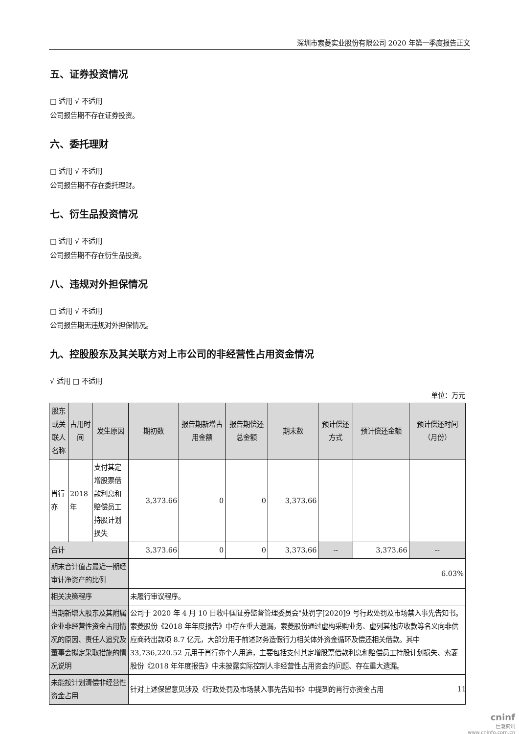深圳市索菱实业股份有限公司 2020 年第一季度报告正文
五、证券投资情况
□ 适用 √ 不适用
公司报告期不存在证券投资。
六、委托理财
□ 适用 √ 不适用
公司报告期不存在委托理财。
七、衍生品投资情况
□ 适用 √ 不适用
公司报告期不存在衍生品投资。
八、违规对外担保情况
□ 适用 √ 不适用
公司报告期无违规对外担保情况。
九、控股股东及其关联方对上市公司的非经营性占用资金情况
√ 适用 □ 不适用
单位：万元
| 股东或关联人名称 | 占用时间 | 发生原因 | 期初数 | 报告期新增占用金额 | 报告期偿还总金额 | 期末数 | 预计偿还方式 | 预计偿还金额 | 预计偿还时间（月份） |
| --- | --- | --- | --- | --- | --- | --- | --- | --- | --- |
| 肖行亦 | 2018 年 | 支付其定增股票借款利息和赔偿员工持股计划损失 | 3,373.66 | 0 | 0 | 3,373.66 | | | |
| 合计 | | | 3,373.66 | 0 | 0 | 3,373.66 | -- | 3,373.66 | -- |
| 期末合计值占最近一期经审计净资产的比例 | | | 6.03% | | | | | | |
| 相关决策程序 | | | 未履行审议程序。 | | | | | | |
| 当期新增大股东及其附属企业非经营性资金占用情况的原因、责任人追究及董事会拟定采取措施的情况说明 | | | 公司于 2020 年 4 月 10 日收中国证券监督管理委员会"处罚字[2020]9 号行政处罚及市场禁入事先告知书。索菱股份《2018 年年度报告》中存在重大遗漏，索菱股份通过虚构采购业务、虚列其他应收款等名义向非供应商转出款项 8.7 亿元，大部分用于前述财务造假行力相关体外资金循环及偿还相关借款。其中 33,736,220.52 元用于肖行亦个人用途，主要包括支付其定增股票借款利息和赔偿员工持股计划损失、索菱股份《2018 年年度报告》中未披露实际控制人非经营性占用资金的问题、存在重大遗漏。 | | | | | | |
| 未能按计划清偿非经营性资金占用 | | | 针对上述保留意见涉及《行政处罚及市场禁入事先告知书》中提到的肖行亦资金占用 | | | | | | |
11
cninf
巨潮资讯
www.cninfo.com.cn